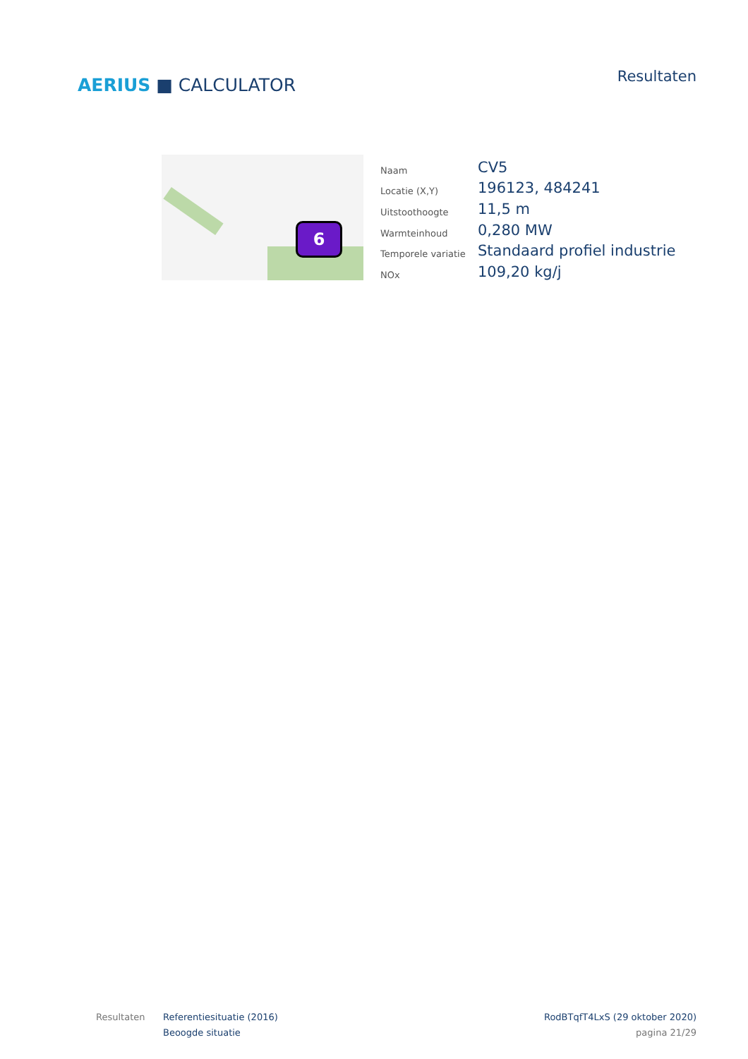AERIUS ■ CALCULATOR
Resultaten
6
| Naam | CV5 |
| Locatie (X,Y) | 196123, 484241 |
| Uitstoothoogte | 11,5 m |
| Warmteinhoud | 0,280 MW |
| Temporele variatie | Standaard profiel industrie |
| NOx | 109,20 kg/j |
Resultaten Referentiesituatie (2016)
Beoogde situatie
RodBTqfT4LxS (29 oktober 2020)
pagina 21/29